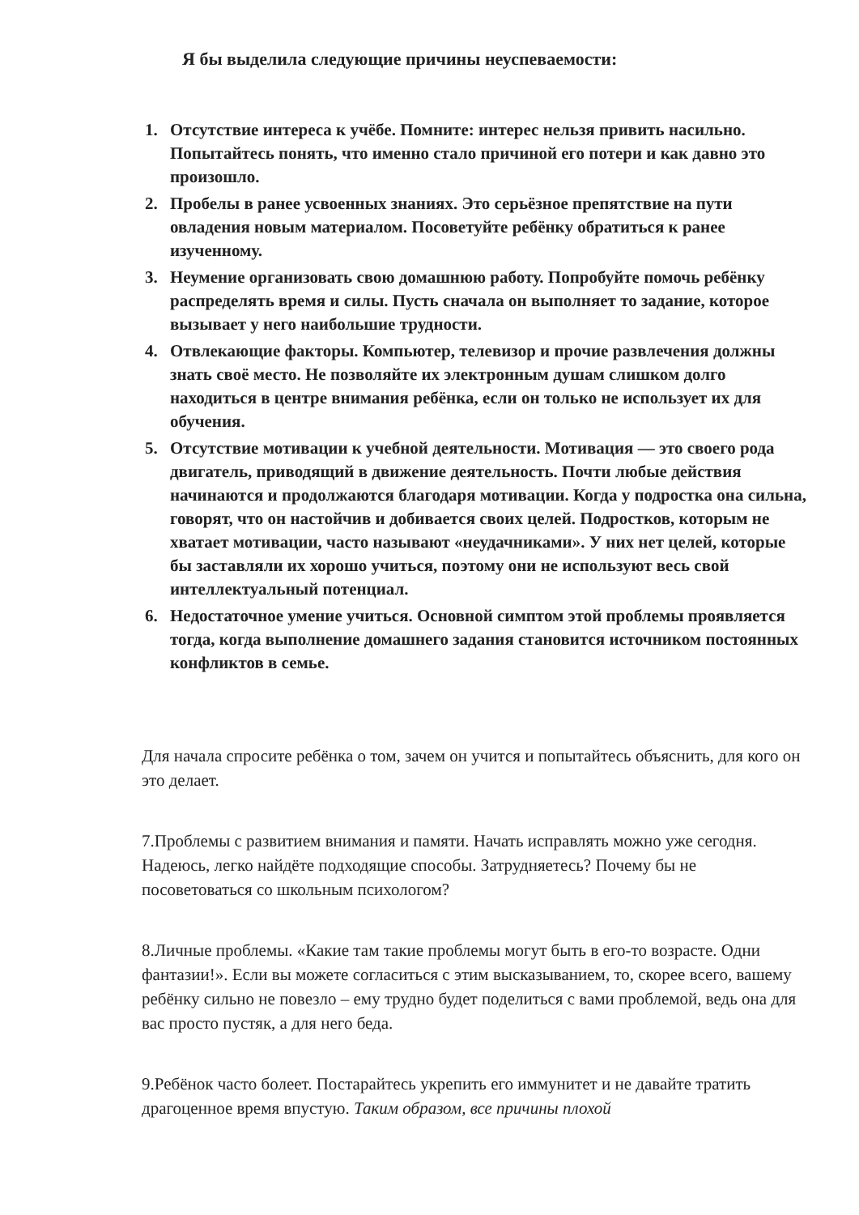Я бы выделила следующие причины неуспеваемости:
1. Отсутствие интереса к учёбе. Помните: интерес нельзя привить насильно. Попытайтесь понять, что именно стало причиной его потери и как давно это произошло.
2. Пробелы в ранее усвоенных знаниях. Это серьёзное препятствие на пути овладения новым материалом. Посоветуйте ребёнку обратиться к ранее изученному.
3. Неумение организовать свою домашнюю работу. Попробуйте помочь ребёнку распределять время и силы. Пусть сначала он выполняет то задание, которое вызывает у него наибольшие трудности.
4. Отвлекающие факторы. Компьютер, телевизор и прочие развлечения должны знать своё место. Не позволяйте их электронным душам слишком долго находиться в центре внимания ребёнка, если он только не использует их для обучения.
5. Отсутствие мотивации к учебной деятельности. Мотивация — это своего рода двигатель, приводящий в движение деятельность. Почти любые действия начинаются и продолжаются благодаря мотивации. Когда у подростка она сильна, говорят, что он настойчив и добивается своих целей. Подростков, которым не хватает мотивации, часто называют «неудачниками». У них нет целей, которые бы заставляли их хорошо учиться, поэтому они не используют весь свой интеллектуальный потенциал.
6. Недостаточное умение учиться. Основной симптом этой проблемы проявляется тогда, когда выполнение домашнего задания становится источником постоянных конфликтов в семье.
Для начала спросите ребёнка о том, зачем он учится и попытайтесь объяснить, для кого он это делает.
7.Проблемы с развитием внимания и памяти. Начать исправлять можно уже сегодня. Надеюсь, легко найдёте подходящие способы. Затрудняетесь? Почему бы не посоветоваться со школьным психологом?
8.Личные проблемы. «Какие там такие проблемы могут быть в его-то возрасте. Одни фантазии!». Если вы можете согласиться с этим высказыванием, то, скорее всего, вашему ребёнку сильно не повезло – ему трудно будет поделиться с вами проблемой, ведь она для вас просто пустяк, а для него беда.
9.Ребёнок часто болеет. Постарайтесь укрепить его иммунитет и не давайте тратить драгоценное время впустую. Таким образом, все причины плохой